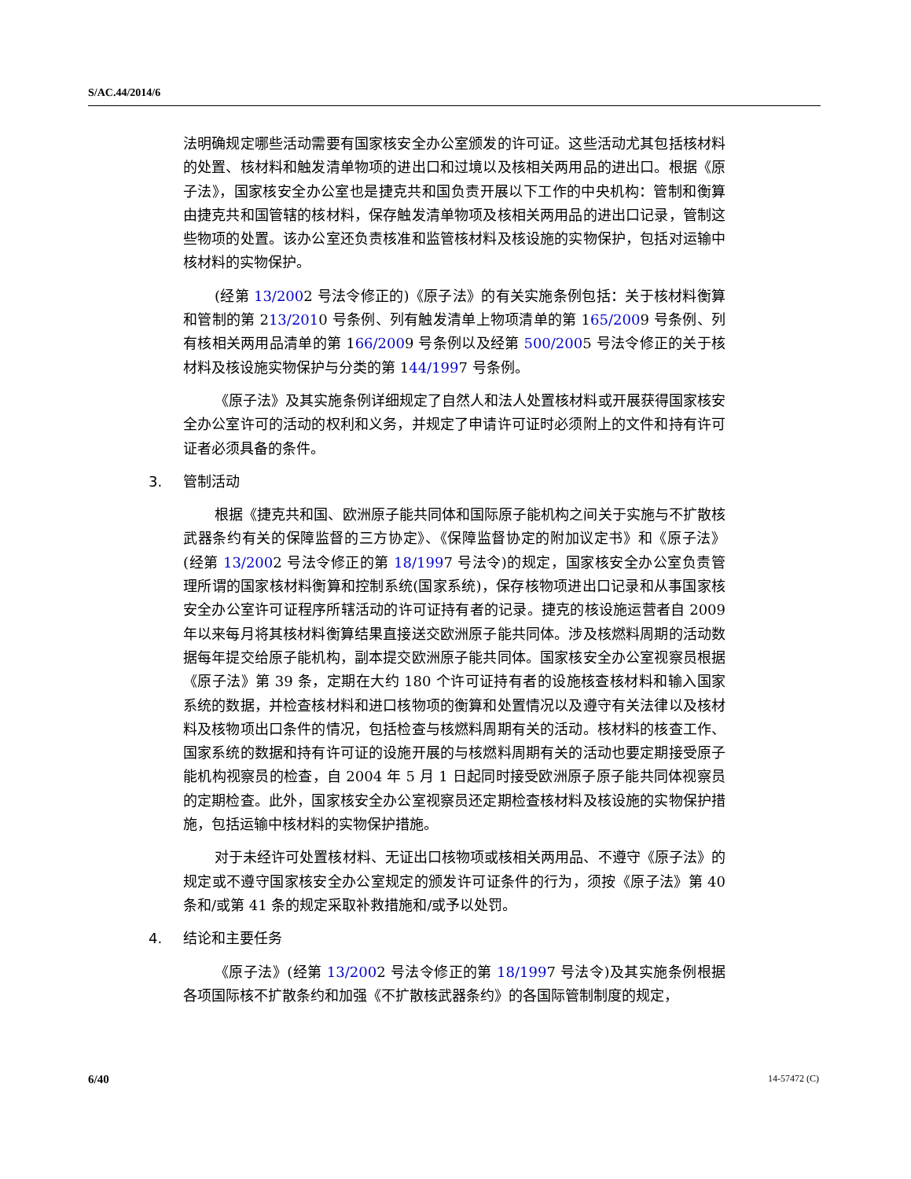S/AC.44/2014/6
法明确规定哪些活动需要有国家核安全办公室颁发的许可证。这些活动尤其包括核材料的处置、核材料和触发清单物项的进出口和过境以及核相关两用品的进出口。根据《原子法》，国家核安全办公室也是捷克共和国负责开展以下工作的中央机构：管制和衡算由捷克共和国管辖的核材料，保存触发清单物项及核相关两用品的进出口记录，管制这些物项的处置。该办公室还负责核准和监管核材料及核设施的实物保护，包括对运输中核材料的实物保护。
(经第 13/2002 号法令修正的)《原子法》的有关实施条例包括：关于核材料衡算和管制的第 213/2010 号条例、列有触发清单上物项清单的第 165/2009 号条例、列有核相关两用品清单的第 166/2009 号条例以及经第 500/2005 号法令修正的关于核材料及核设施实物保护与分类的第 144/1997 号条例。
《原子法》及其实施条例详细规定了自然人和法人处置核材料或开展获得国家核安全办公室许可的活动的权利和义务，并规定了申请许可证时必须附上的文件和持有许可证者必须具备的条件。
3. 管制活动
根据《捷克共和国、欧洲原子能共同体和国际原子能机构之间关于实施与不扩散核武器条约有关的保障监督的三方协定》、《保障监督协定的附加议定书》和《原子法》(经第 13/2002 号法令修正的第 18/1997 号法令)的规定，国家核安全办公室负责管理所谓的国家核材料衡算和控制系统(国家系统)，保存核物项进出口记录和从事国家核安全办公室许可证程序所辖活动的许可证持有者的记录。捷克的核设施运营者自 2009 年以来每月将其核材料衡算结果直接送交欧洲原子能共同体。涉及核燃料周期的活动数据每年提交给原子能机构，副本提交欧洲原子能共同体。国家核安全办公室视察员根据《原子法》第 39 条，定期在大约 180 个许可证持有者的设施核查核材料和输入国家系统的数据，并检查核材料和进口核物项的衡算和处置情况以及遵守有关法律以及核材料及核物项出口条件的情况，包括检查与核燃料周期有关的活动。核材料的核查工作、国家系统的数据和持有许可证的设施开展的与核燃料周期有关的活动也要定期接受原子能机构视察员的检查，自 2004 年 5 月 1 日起同时接受欧洲原子原子能共同体视察员的定期检查。此外，国家核安全办公室视察员还定期检查核材料及核设施的实物保护措施，包括运输中核材料的实物保护措施。
对于未经许可处置核材料、无证出口核物项或核相关两用品、不遵守《原子法》的规定或不遵守国家核安全办公室规定的颁发许可证条件的行为，须按《原子法》第 40 条和/或第 41 条的规定采取补救措施和/或予以处罚。
4. 结论和主要任务
《原子法》(经第 13/2002 号法令修正的第 18/1997 号法令)及其实施条例根据各项国际核不扩散条约和加强《不扩散核武器条约》的各国际管制制度的规定，
6/40 14-57472 (C)